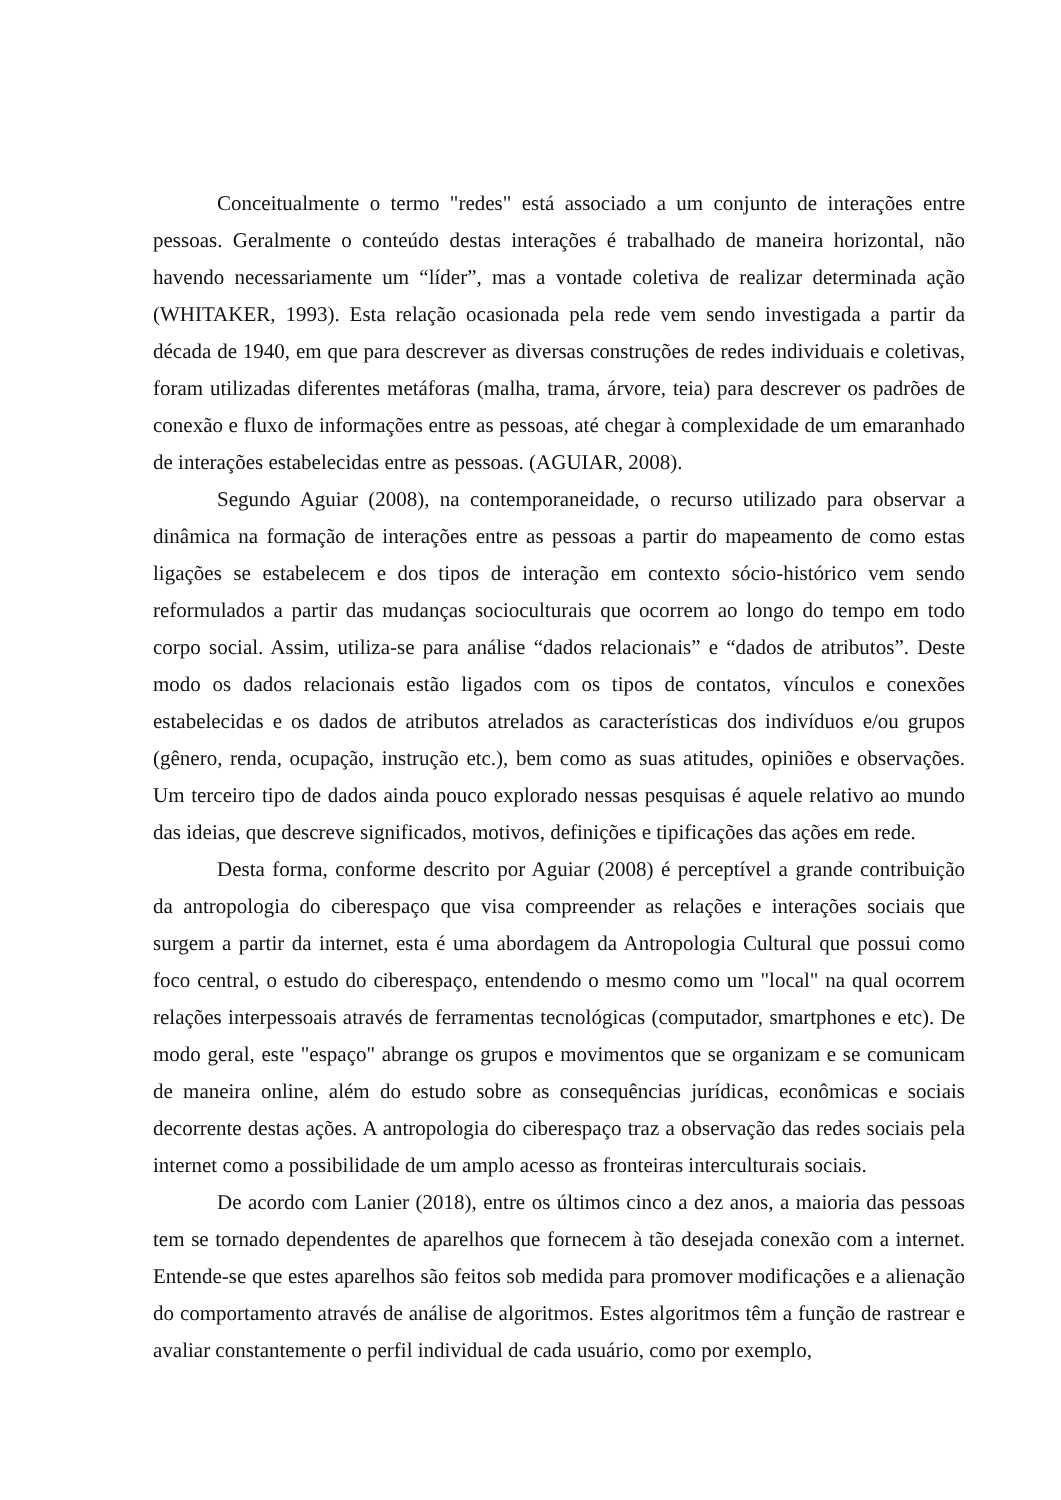Conceitualmente o termo "redes" está associado a um conjunto de interações entre pessoas. Geralmente o conteúdo destas interações é trabalhado de maneira horizontal, não havendo necessariamente um “líder”, mas a vontade coletiva de realizar determinada ação (WHITAKER, 1993). Esta relação ocasionada pela rede vem sendo investigada a partir da década de 1940, em que para descrever as diversas construções de redes individuais e coletivas, foram utilizadas diferentes metáforas (malha, trama, árvore, teia) para descrever os padrões de conexão e fluxo de informações entre as pessoas, até chegar à complexidade de um emaranhado de interações estabelecidas entre as pessoas. (AGUIAR, 2008).
Segundo Aguiar (2008), na contemporaneidade, o recurso utilizado para observar a dinâmica na formação de interações entre as pessoas a partir do mapeamento de como estas ligações se estabelecem e dos tipos de interação em contexto sócio-histórico vem sendo reformulados a partir das mudanças socioculturais que ocorrem ao longo do tempo em todo corpo social. Assim, utiliza-se para análise “dados relacionais” e “dados de atributos”. Deste modo os dados relacionais estão ligados com os tipos de contatos, vínculos e conexões estabelecidas e os dados de atributos atrelados as características dos indivíduos e/ou grupos (gênero, renda, ocupação, instrução etc.), bem como as suas atitudes, opiniões e observações. Um terceiro tipo de dados ainda pouco explorado nessas pesquisas é aquele relativo ao mundo das ideias, que descreve significados, motivos, definições e tipificações das ações em rede.
Desta forma, conforme descrito por Aguiar (2008) é perceptível a grande contribuição da antropologia do ciberespaço que visa compreender as relações e interações sociais que surgem a partir da internet, esta é uma abordagem da Antropologia Cultural que possui como foco central, o estudo do ciberespaço, entendendo o mesmo como um "local" na qual ocorrem relações interpessoais através de ferramentas tecnológicas (computador, smartphones e etc). De modo geral, este "espaço" abrange os grupos e movimentos que se organizam e se comunicam de maneira online, além do estudo sobre as consequências jurídicas, econômicas e sociais decorrente destas ações. A antropologia do ciberespaço traz a observação das redes sociais pela internet como a possibilidade de um amplo acesso as fronteiras interculturais sociais.
De acordo com Lanier (2018), entre os últimos cinco a dez anos, a maioria das pessoas tem se tornado dependentes de aparelhos que fornecem à tão desejada conexão com a internet. Entende-se que estes aparelhos são feitos sob medida para promover modificações e a alienação do comportamento através de análise de algoritmos. Estes algoritmos têm a função de rastrear e avaliar constantemente o perfil individual de cada usuário, como por exemplo,